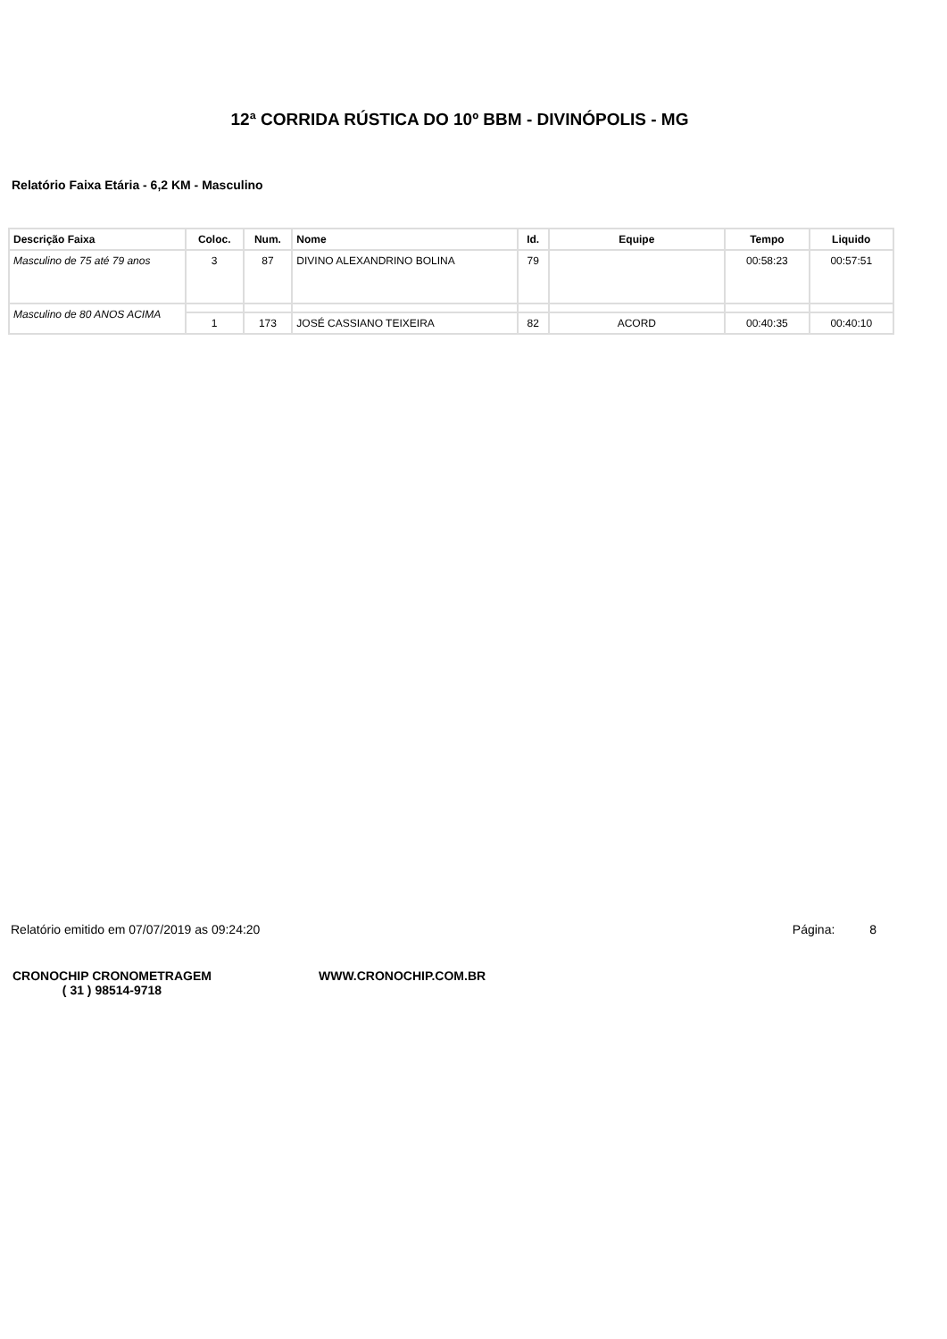12ª CORRIDA RÚSTICA DO 10º BBM - DIVINÓPOLIS - MG
Relatório Faixa Etária - 6,2 KM - Masculino
| Descrição Faixa | Coloc. | Num. | Nome | Id. | Equipe | Tempo | Liquido |
| --- | --- | --- | --- | --- | --- | --- | --- |
| Masculino de 75 até 79 anos | 3 | 87 | DIVINO ALEXANDRINO BOLINA | 79 | | 00:58:23 | 00:57:51 |
| Masculino de 80 ANOS ACIMA | | | | | | | |
| | 1 | 173 | JOSÉ CASSIANO TEIXEIRA | 82 | ACORD | 00:40:35 | 00:40:10 |
Relatório emitido em 07/07/2019 as 09:24:20 Página: 8
CRONOCHIP CRONOMETRAGEM
( 31 ) 98514-9718
WWW.CRONOCHIP.COM.BR